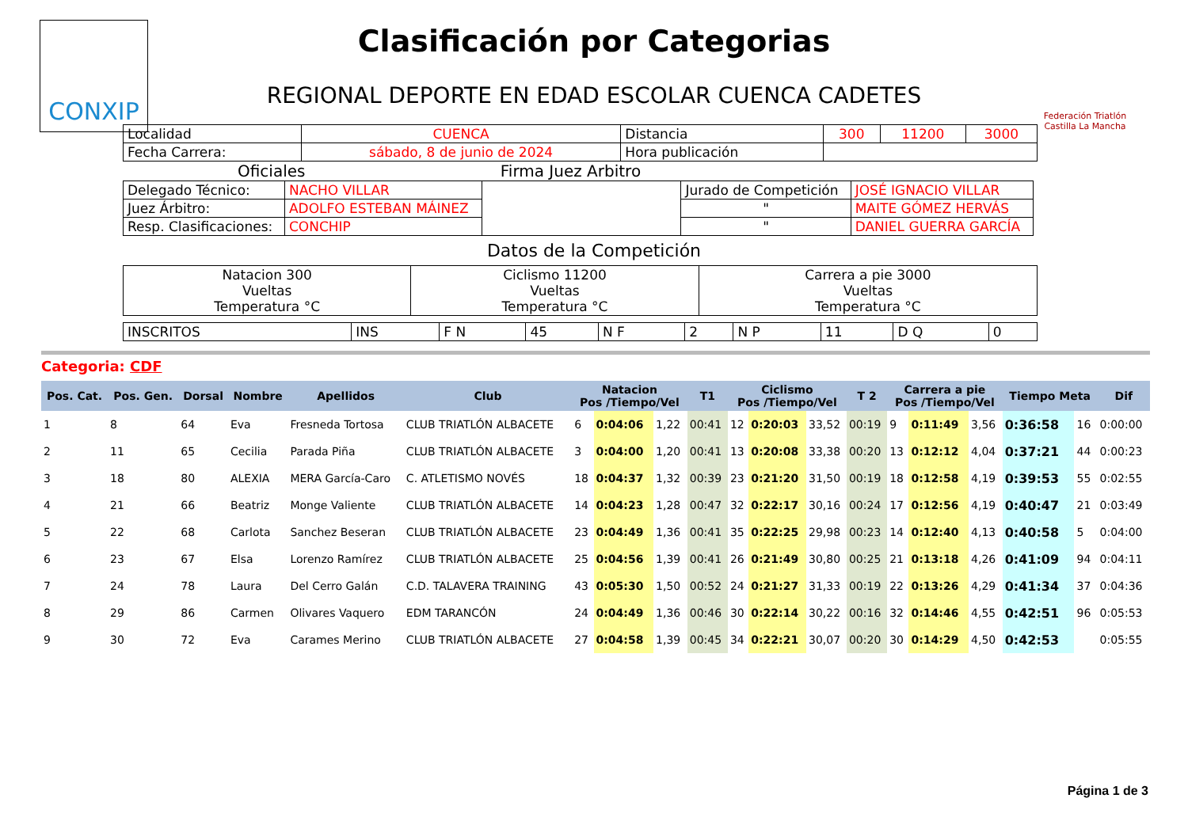CONXIP
Federación Triatlón Castilla La Mancha
Clasificación por Categorias
REGIONAL DEPORTE EN EDAD ESCOLAR CUENCA CADETES
| Localidad | CUENCA | Distancia | 300 | 11200 | 3000 |
| Fecha Carrera: | sábado, 8 de junio de 2024 | Hora publicación | | | |
Oficiales Firma Juez Arbitro
| Delegado Técnico: | NACHO VILLAR | | Jurado de Competición | JOSÉ IGNACIO VILLAR |
| Juez Árbitro: | ADOLFO ESTEBAN MÁINEZ | | " | MAITE GÓMEZ HERVÁS |
| Resp. Clasificaciones: | CONCHIP | | " | DANIEL GUERRA GARCÍA |
Datos de la Competición
| Natacion 300 Vueltas Temperatura °C | Ciclismo 11200 Vueltas Temperatura °C | Carrera a pie 3000 Vueltas Temperatura °C |
| INSCRITOS | INS | F N | 45 | N F | 2 | N P | 11 | D Q | 0 |
Categoria: CDF
| Pos. Cat. | Pos. Gen. | Dorsal | Nombre | Apellidos | Club | Natacion Pos /Tiempo/Vel | | | T1 | Ciclismo Pos /Tiempo/Vel | | | T 2 | Carrera a pie Pos /Tiempo/Vel | | | Tiempo Meta | | Dif |
| --- | --- | --- | --- | --- | --- | --- | --- | --- | --- | --- | --- | --- | --- | --- | --- | --- | --- | --- | --- |
| 1 | 8 | 64 | Eva | Fresneda Tortosa | CLUB TRIATLÓN ALBACETE | 6 | 0:04:06 | 1,22 | 00:41 | 12 | 0:20:03 | 33,52 | 00:19 | 9 | 0:11:49 | 3,56 | 0:36:58 | 16 | 0:00:00 |
| 2 | 11 | 65 | Cecilia | Parada Piña | CLUB TRIATLÓN ALBACETE | 3 | 0:04:00 | 1,20 | 00:41 | 13 | 0:20:08 | 33,38 | 00:20 | 13 | 0:12:12 | 4,04 | 0:37:21 | 44 | 0:00:23 |
| 3 | 18 | 80 | ALEXIA | MERA García-Caro | C. ATLETISMO NOVÉS | 18 | 0:04:37 | 1,32 | 00:39 | 23 | 0:21:20 | 31,50 | 00:19 | 18 | 0:12:58 | 4,19 | 0:39:53 | 55 | 0:02:55 |
| 4 | 21 | 66 | Beatriz | Monge Valiente | CLUB TRIATLÓN ALBACETE | 14 | 0:04:23 | 1,28 | 00:47 | 32 | 0:22:17 | 30,16 | 00:24 | 17 | 0:12:56 | 4,19 | 0:40:47 | 21 | 0:03:49 |
| 5 | 22 | 68 | Carlota | Sanchez Beseran | CLUB TRIATLÓN ALBACETE | 23 | 0:04:49 | 1,36 | 00:41 | 35 | 0:22:25 | 29,98 | 00:23 | 14 | 0:12:40 | 4,13 | 0:40:58 | 5 | 0:04:00 |
| 6 | 23 | 67 | Elsa | Lorenzo Ramírez | CLUB TRIATLÓN ALBACETE | 25 | 0:04:56 | 1,39 | 00:41 | 26 | 0:21:49 | 30,80 | 00:25 | 21 | 0:13:18 | 4,26 | 0:41:09 | 94 | 0:04:11 |
| 7 | 24 | 78 | Laura | Del Cerro Galán | C.D. TALAVERA TRAINING | 43 | 0:05:30 | 1,50 | 00:52 | 24 | 0:21:27 | 31,33 | 00:19 | 22 | 0:13:26 | 4,29 | 0:41:34 | 37 | 0:04:36 |
| 8 | 29 | 86 | Carmen | Olivares Vaquero | EDM TARANCÓN | 24 | 0:04:49 | 1,36 | 00:46 | 30 | 0:22:14 | 30,22 | 00:16 | 32 | 0:14:46 | 4,55 | 0:42:51 | 96 | 0:05:53 |
| 9 | 30 | 72 | Eva | Carames Merino | CLUB TRIATLÓN ALBACETE | 27 | 0:04:58 | 1,39 | 00:45 | 34 | 0:22:21 | 30,07 | 00:20 | 30 | 0:14:29 | 4,50 | 0:42:53 | | 0:05:55 |
Página 1 de 3